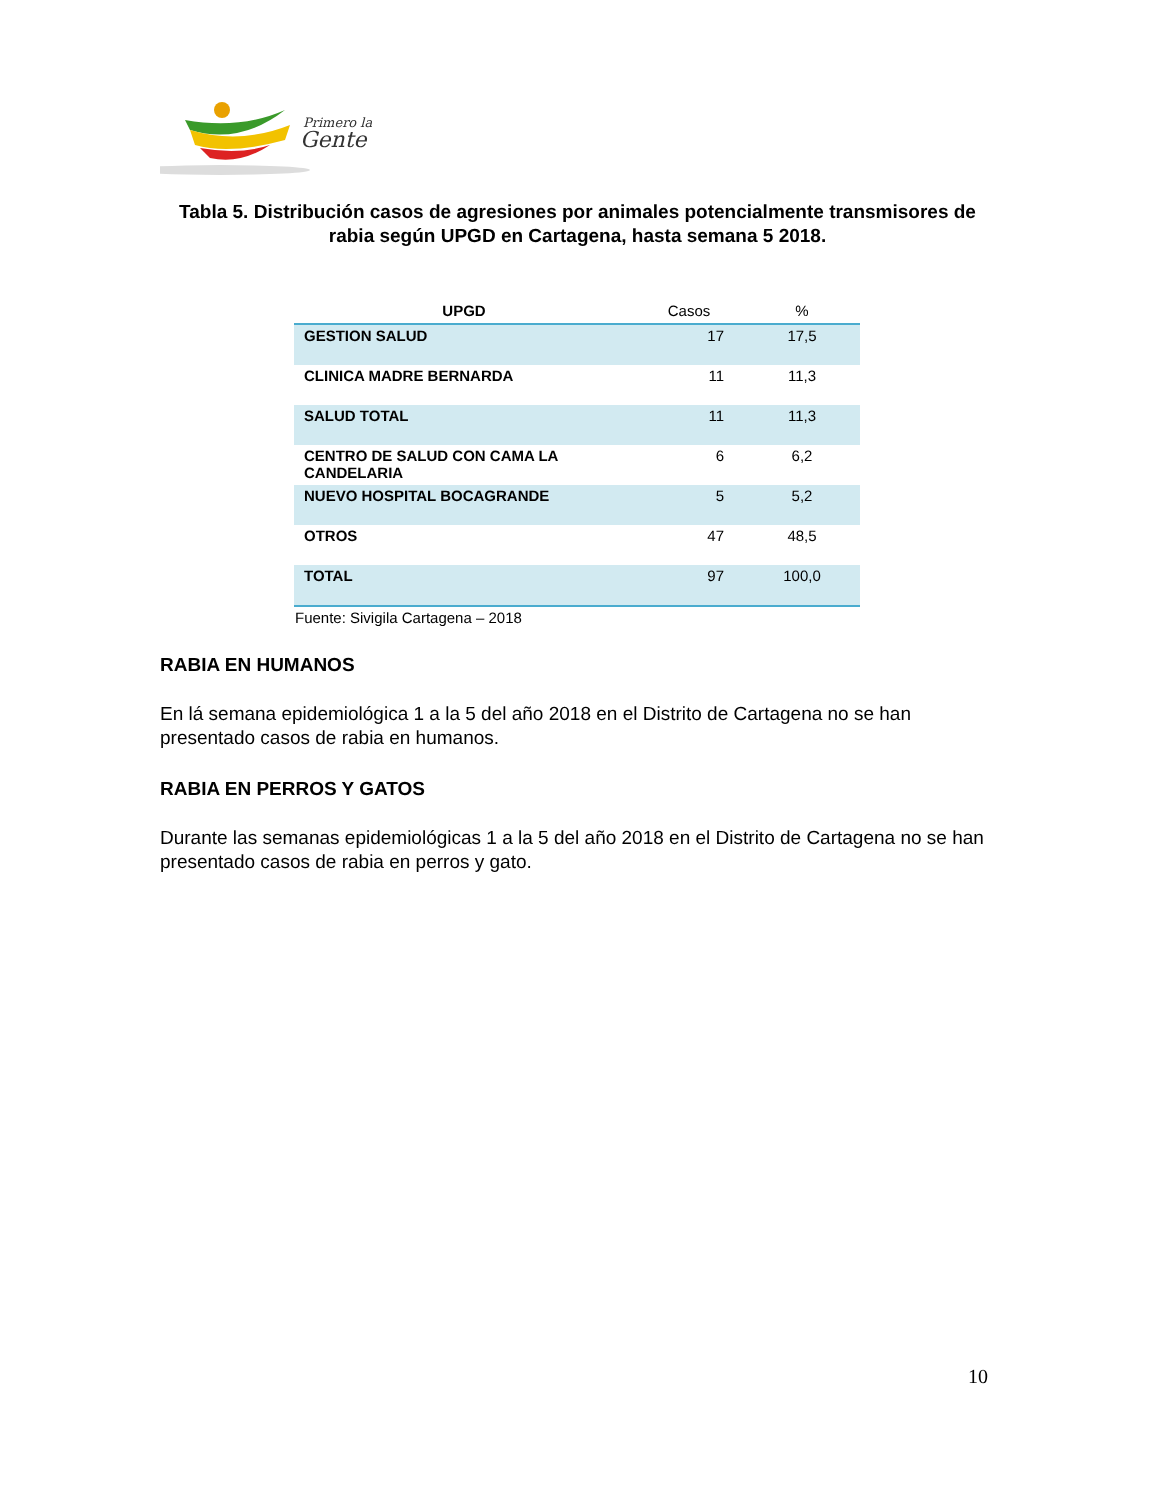Primero la
Gente
Tabla 5. Distribución casos de agresiones por animales potencialmente transmisores de rabia según UPGD en Cartagena, hasta semana 5 2018.
| UPGD | Casos | % |
| --- | --- | --- |
| GESTION SALUD | 17 | 17,5 |
| CLINICA MADRE BERNARDA | 11 | 11,3 |
| SALUD TOTAL | 11 | 11,3 |
| CENTRO DE SALUD CON CAMA LA CANDELARIA | 6 | 6,2 |
| NUEVO HOSPITAL BOCAGRANDE | 5 | 5,2 |
| OTROS | 47 | 48,5 |
| TOTAL | 97 | 100,0 |
Fuente: Sivigila Cartagena – 2018
RABIA EN HUMANOS
En lá semana epidemiológica 1 a la 5 del año 2018 en el Distrito de Cartagena no se han presentado casos de rabia en humanos.
RABIA EN PERROS Y GATOS
Durante las semanas epidemiológicas 1 a la 5 del año 2018 en el Distrito de Cartagena no se han presentado casos de rabia en perros y gato.
10